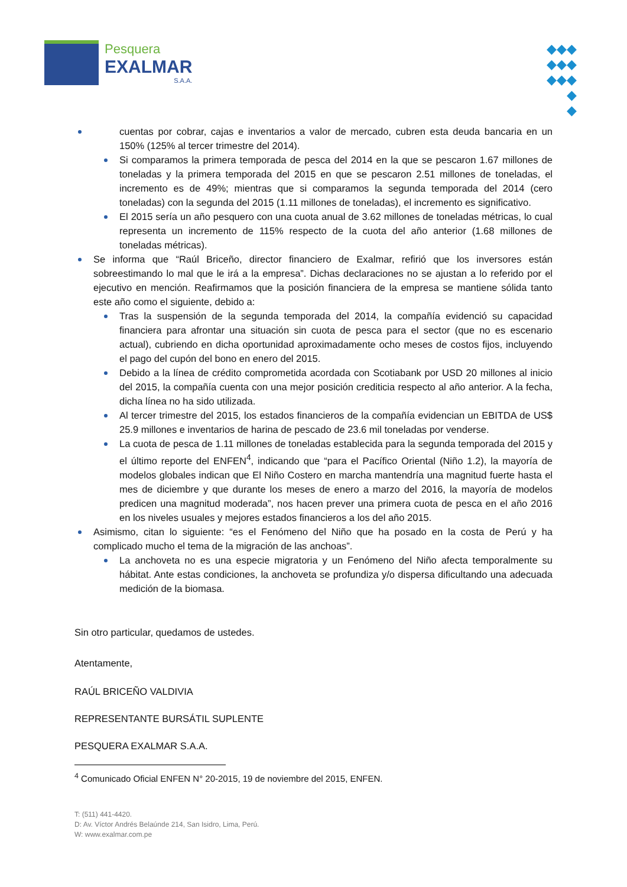Pesquera
EXALMAR
S.A.A.
◆◆◆
◆◆◆
◆◆◆
◆
◆
cuentas por cobrar, cajas e inventarios a valor de mercado, cubren esta deuda bancaria en un 150% (125% al tercer trimestre del 2014).
Si comparamos la primera temporada de pesca del 2014 en la que se pescaron 1.67 millones de toneladas y la primera temporada del 2015 en que se pescaron 2.51 millones de toneladas, el incremento es de 49%; mientras que si comparamos la segunda temporada del 2014 (cero toneladas) con la segunda del 2015 (1.11 millones de toneladas), el incremento es significativo.
El 2015 sería un año pesquero con una cuota anual de 3.62 millones de toneladas métricas, lo cual representa un incremento de 115% respecto de la cuota del año anterior (1.68 millones de toneladas métricas).
Se informa que “Raúl Briceño, director financiero de Exalmar, refirió que los inversores están sobreestimando lo mal que le irá a la empresa”. Dichas declaraciones no se ajustan a lo referido por el ejecutivo en mención. Reafirmamos que la posición financiera de la empresa se mantiene sólida tanto este año como el siguiente, debido a:
Tras la suspensión de la segunda temporada del 2014, la compañía evidenció su capacidad financiera para afrontar una situación sin cuota de pesca para el sector (que no es escenario actual), cubriendo en dicha oportunidad aproximadamente ocho meses de costos fijos, incluyendo el pago del cupón del bono en enero del 2015.
Debido a la línea de crédito comprometida acordada con Scotiabank por USD 20 millones al inicio del 2015, la compañía cuenta con una mejor posición crediticia respecto al año anterior. A la fecha, dicha línea no ha sido utilizada.
Al tercer trimestre del 2015, los estados financieros de la compañía evidencian un EBITDA de US$ 25.9 millones e inventarios de harina de pescado de 23.6 mil toneladas por venderse.
La cuota de pesca de 1.11 millones de toneladas establecida para la segunda temporada del 2015 y el último reporte del ENFEN<sup>4</sup>, indicando que “para el Pacífico Oriental (Niño 1.2), la mayoría de modelos globales indican que El Niño Costero en marcha mantendría una magnitud fuerte hasta el mes de diciembre y que durante los meses de enero a marzo del 2016, la mayoría de modelos predicen una magnitud moderada”, nos hacen prever una primera cuota de pesca en el año 2016 en los niveles usuales y mejores estados financieros a los del año 2015.
Asimismo, citan lo siguiente: “es el Fenómeno del Niño que ha posado en la costa de Perú y ha complicado mucho el tema de la migración de las anchoas”.
La anchoveta no es una especie migratoria y un Fenómeno del Niño afecta temporalmente su hábitat. Ante estas condiciones, la anchoveta se profundiza y/o dispersa dificultando una adecuada medición de la biomasa.
Sin otro particular, quedamos de ustedes.
Atentamente,
RAÚL BRICEÑO VALDIVIA
REPRESENTANTE BURSÁTIL SUPLENTE
PESQUERA EXALMAR S.A.A.
<sup>4</sup> Comunicado Oficial ENFEN N° 20-2015, 19 de noviembre del 2015, ENFEN.
T: (511) 441-4420.
D: Av. Víctor Andrés Belaúnde 214, San Isidro, Lima, Perú.
W: www.exalmar.com.pe